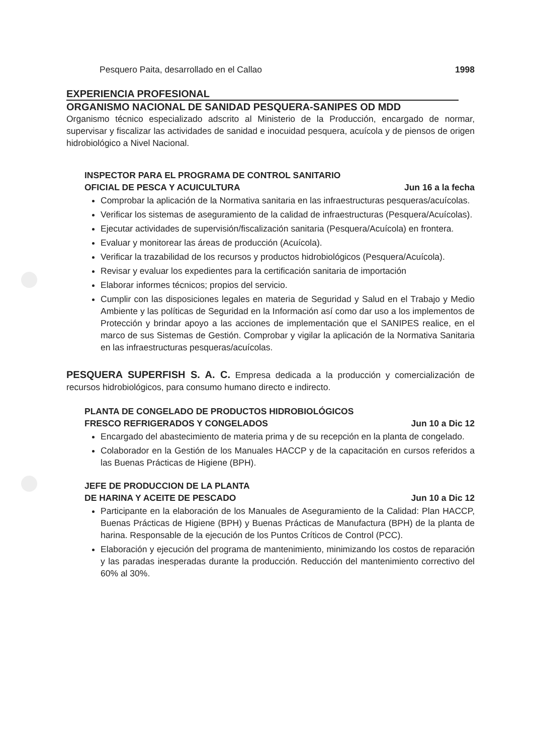Pesquero Paita, desarrollado en el Callao 1998
EXPERIENCIA PROFESIONAL
ORGANISMO NACIONAL DE SANIDAD PESQUERA-SANIPES OD MDD
Organismo técnico especializado adscrito al Ministerio de la Producción, encargado de normar, supervisar y fiscalizar las actividades de sanidad e inocuidad pesquera, acuícola y de piensos de origen hidrobiológico a Nivel Nacional.
INSPECTOR PARA EL PROGRAMA DE CONTROL SANITARIO
OFICIAL DE PESCA Y ACUICULTURA Jun 16 a la fecha
Comprobar la aplicación de la Normativa sanitaria en las infraestructuras pesqueras/acuícolas.
Verificar los sistemas de aseguramiento de la calidad de infraestructuras (Pesquera/Acuícolas).
Ejecutar actividades de supervisión/fiscalización sanitaria (Pesquera/Acuícola) en frontera.
Evaluar y monitorear las áreas de producción (Acuícola).
Verificar la trazabilidad de los recursos y productos hidrobiológicos (Pesquera/Acuícola).
Revisar y evaluar los expedientes para la certificación sanitaria de importación
Elaborar informes técnicos; propios del servicio.
Cumplir con las disposiciones legales en materia de Seguridad y Salud en el Trabajo y Medio Ambiente y las políticas de Seguridad en la Información así como dar uso a los implementos de Protección y brindar apoyo a las acciones de implementación que el SANIPES realice, en el marco de sus Sistemas de Gestión. Comprobar y vigilar la aplicación de la Normativa Sanitaria en las infraestructuras pesqueras/acuícolas.
PESQUERA SUPERFISH S. A. C. Empresa dedicada a la producción y comercialización de recursos hidrobiológicos, para consumo humano directo e indirecto.
PLANTA DE CONGELADO DE PRODUCTOS HIDROBIOLÓGICOS
FRESCO REFRIGERADOS Y CONGELADOS Jun 10 a Dic 12
Encargado del abastecimiento de materia prima y de su recepción en la planta de congelado.
Colaborador en la Gestión de los Manuales HACCP y de la capacitación en cursos referidos a las Buenas Prácticas de Higiene (BPH).
JEFE DE PRODUCCION DE LA PLANTA
DE HARINA Y ACEITE DE PESCADO Jun 10 a Dic 12
Participante en la elaboración de los Manuales de Aseguramiento de la Calidad: Plan HACCP, Buenas Prácticas de Higiene (BPH) y Buenas Prácticas de Manufactura (BPH) de la planta de harina. Responsable de la ejecución de los Puntos Críticos de Control (PCC).
Elaboración y ejecución del programa de mantenimiento, minimizando los costos de reparación y las paradas inesperadas durante la producción. Reducción del mantenimiento correctivo del 60% al 30%.